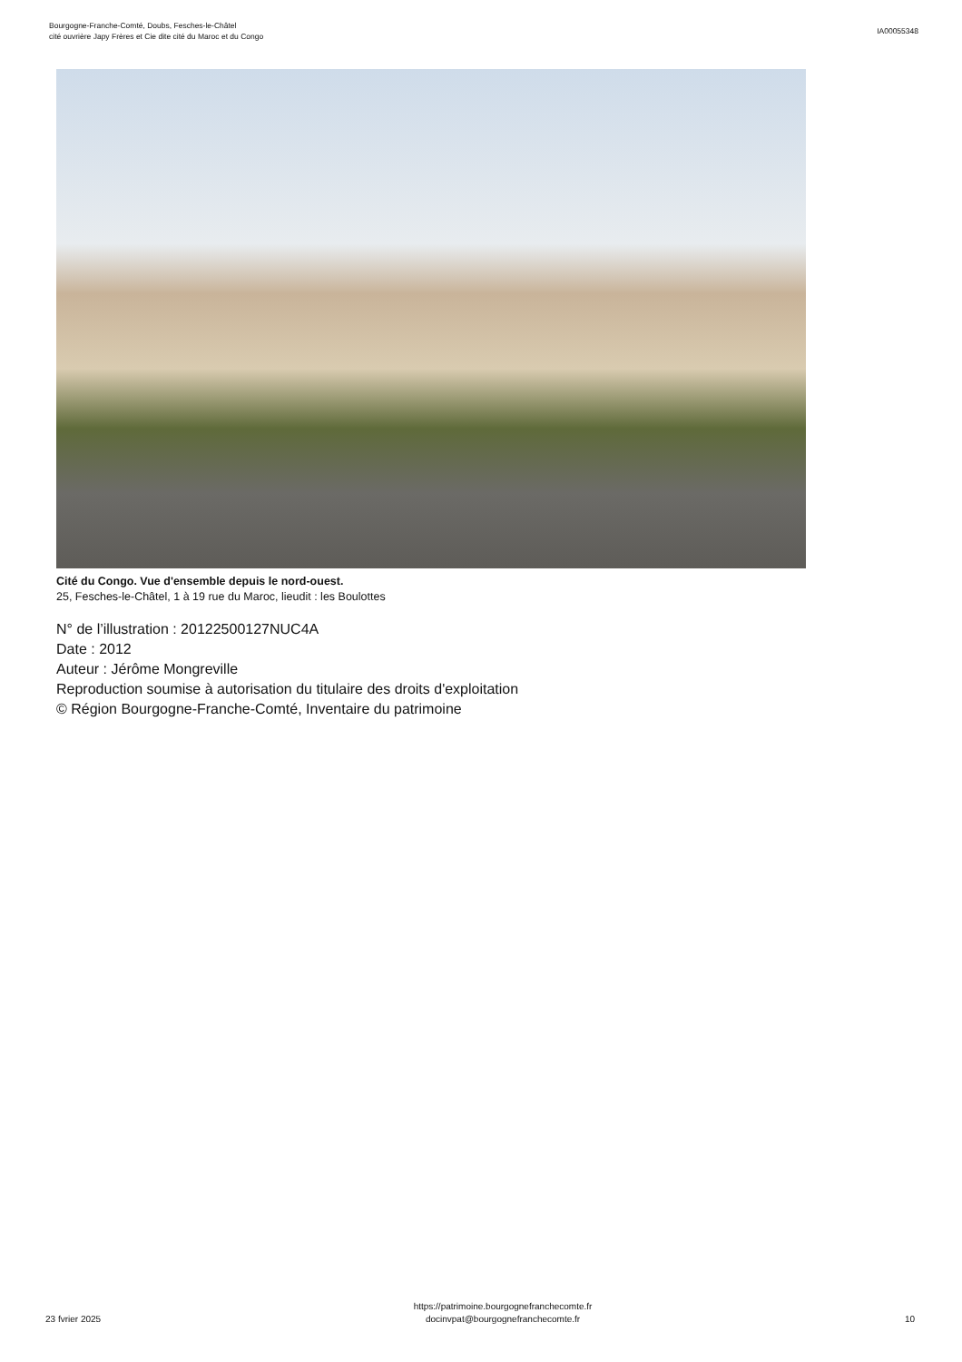Bourgogne-Franche-Comté, Doubs, Fesches-le-Châtel
cité ouvrière Japy Frères et Cie dite cité du Maroc et du Congo
IA00055348
Cité du Congo. Vue d'ensemble depuis le nord-ouest.
25, Fesches-le-Châtel, 1 à 19 rue du Maroc, lieudit : les Boulottes
N° de l’illustration : 20122500127NUC4A
Date : 2012
Auteur : Jérôme Mongreville
Reproduction soumise à autorisation du titulaire des droits d'exploitation
© Région Bourgogne-Franche-Comté, Inventaire du patrimoine
23 fvrier 2025
https://patrimoine.bourgognefranchecomte.fr
docinvpat@bourgognefranchecomte.fr
10